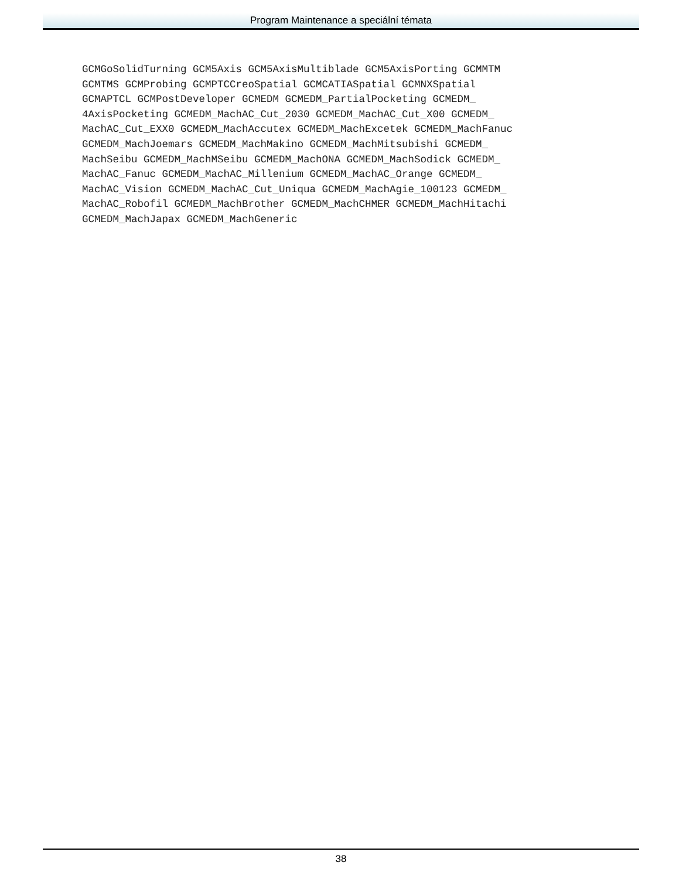Program Maintenance a speciální témata
GCMGoSolidTurning GCM5Axis GCM5AxisMultiblade GCM5AxisPorting GCMMTM
GCMTMS GCMProbing GCMPTCCreoSpatial GCMCATIASpatial GCMNXSpatial
GCMAPTCL GCMPostDeveloper GCMEDM GCMEDM_PartialPocketing GCMEDM_
4AxisPocketing GCMEDM_MachAC_Cut_2030 GCMEDM_MachAC_Cut_X00 GCMEDM_
MachAC_Cut_EXX0 GCMEDM_MachAccutex GCMEDM_MachExcetek GCMEDM_MachFanuc
GCMEDM_MachJoemars GCMEDM_MachMakino GCMEDM_MachMitsubishi GCMEDM_
MachSeibu GCMEDM_MachMSeibu GCMEDM_MachONA GCMEDM_MachSodick GCMEDM_
MachAC_Fanuc GCMEDM_MachAC_Millenium GCMEDM_MachAC_Orange GCMEDM_
MachAC_Vision GCMEDM_MachAC_Cut_Uniqua GCMEDM_MachAgie_100123 GCMEDM_
MachAC_Robofil GCMEDM_MachBrother GCMEDM_MachCHMER GCMEDM_MachHitachi
GCMEDM_MachJapax GCMEDM_MachGeneric
38